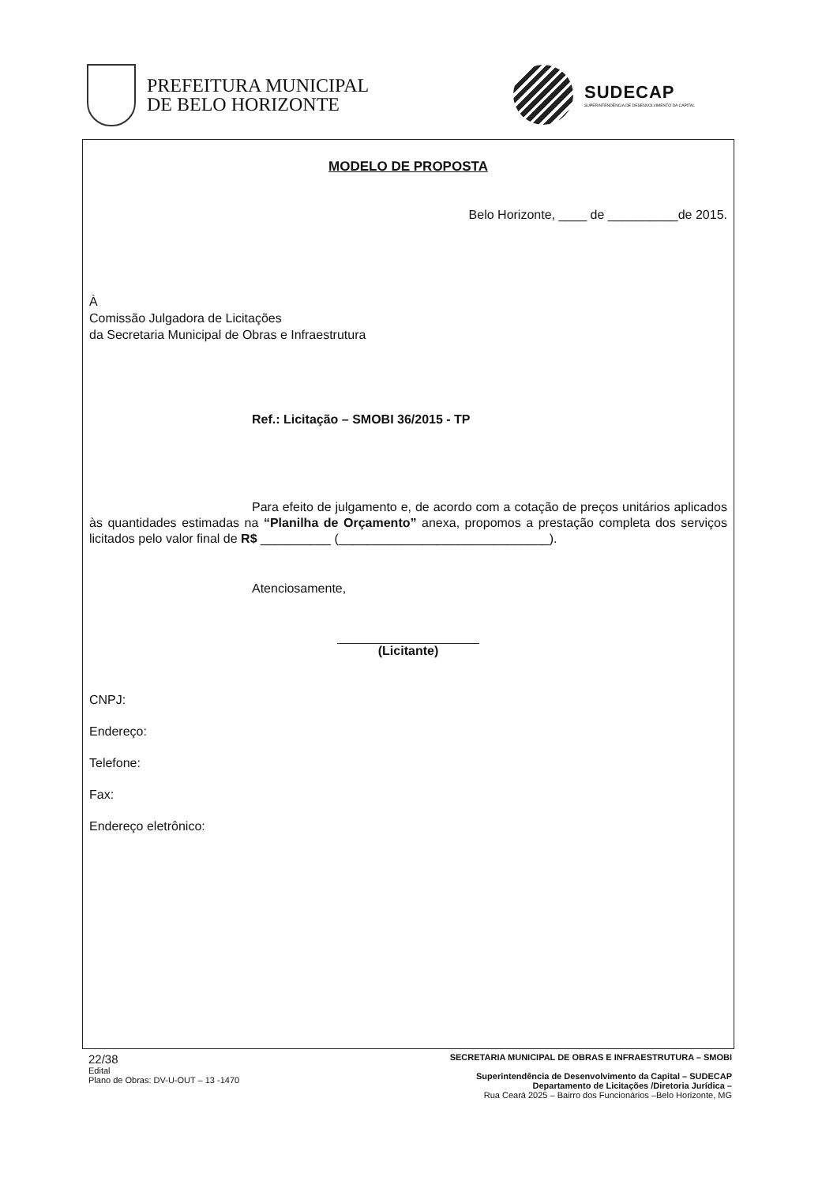PREFEITURA MUNICIPAL
DE BELO HORIZONTE
SUDECAP
SUPERINTENDÊNCIA DE DESENVOLVIMENTO DA CAPITAL
MODELO DE PROPOSTA
Belo Horizonte, ____ de __________de 2015.
À
Comissão Julgadora de Licitações
da Secretaria Municipal de Obras e Infraestrutura
Ref.: Licitação – SMOBI 36/2015 - TP
Para efeito de julgamento e, de acordo com a cotação de preços unitários aplicados às quantidades estimadas na “Planilha de Orçamento” anexa, propomos a prestação completa dos serviços licitados pelo valor final de R$ __________ (______________________________).
Atenciosamente,
(Licitante)
CNPJ:
Endereço:
Telefone:
Fax:
Endereço eletrônico:
22/38
Edital
Plano de Obras: DV-U-OUT – 13 -1470
SECRETARIA MUNICIPAL DE OBRAS E INFRAESTRUTURA – SMOBI
Superintendência de Desenvolvimento da Capital – SUDECAP
Departamento de Licitações /Diretoria Jurídica –
Rua Ceará 2025 – Bairro dos Funcionários –Belo Horizonte, MG